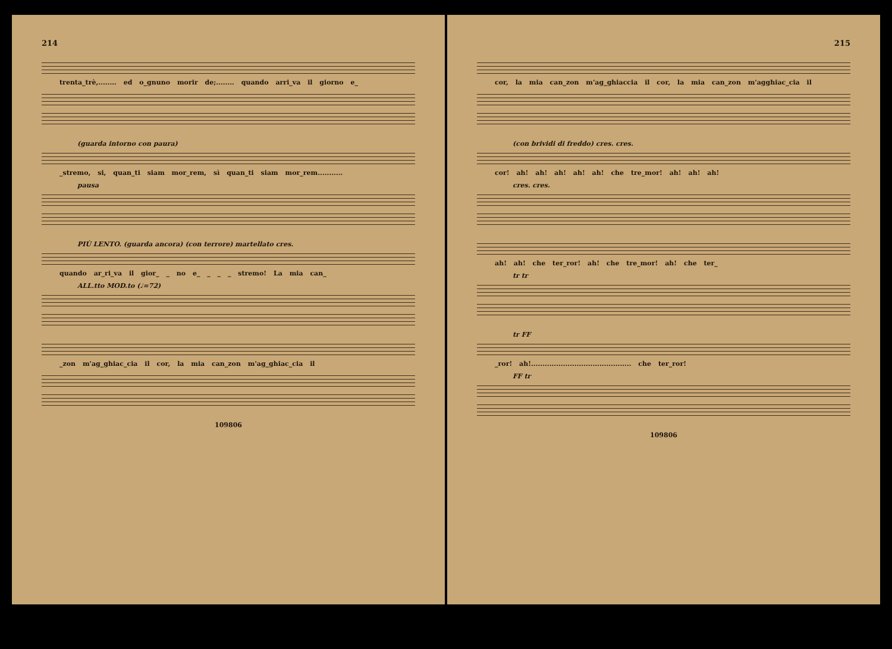214
trenta_trè,........ ed o_gnuno morir de;........ quando arri_va il giorno e_
(guarda intorno con paura)
_stremo, si, quan_ti siam mor_rem, sì quan_ti siam mor_rem...........
pausa
PIÙ LENTO. (guarda ancora) (con terrore) martellato cres.
quando ar_ri_va il gior_ _ no e_ _ _ _ stremo! La mia can_
ALL.tto MOD.to (♩=72)
_zon m'ag_ghiac_cia il cor, la mia can_zon m'ag_ghiac_cia il
109806
215
cor, la mia can_zon m'ag_ghiaccia il cor, la mia can_zon m'agghiac_cia il
(con brividi di freddo) cres. cres.
cor! ah! ah! ah! ah! ah! che tre_mor! ah! ah! ah!
cres. cres.
ah! ah! che ter_ror! ah! che tre_mor! ah! che ter_
tr tr
tr FF
_ror! ah!............................................ che ter_ror!
FF tr
109806